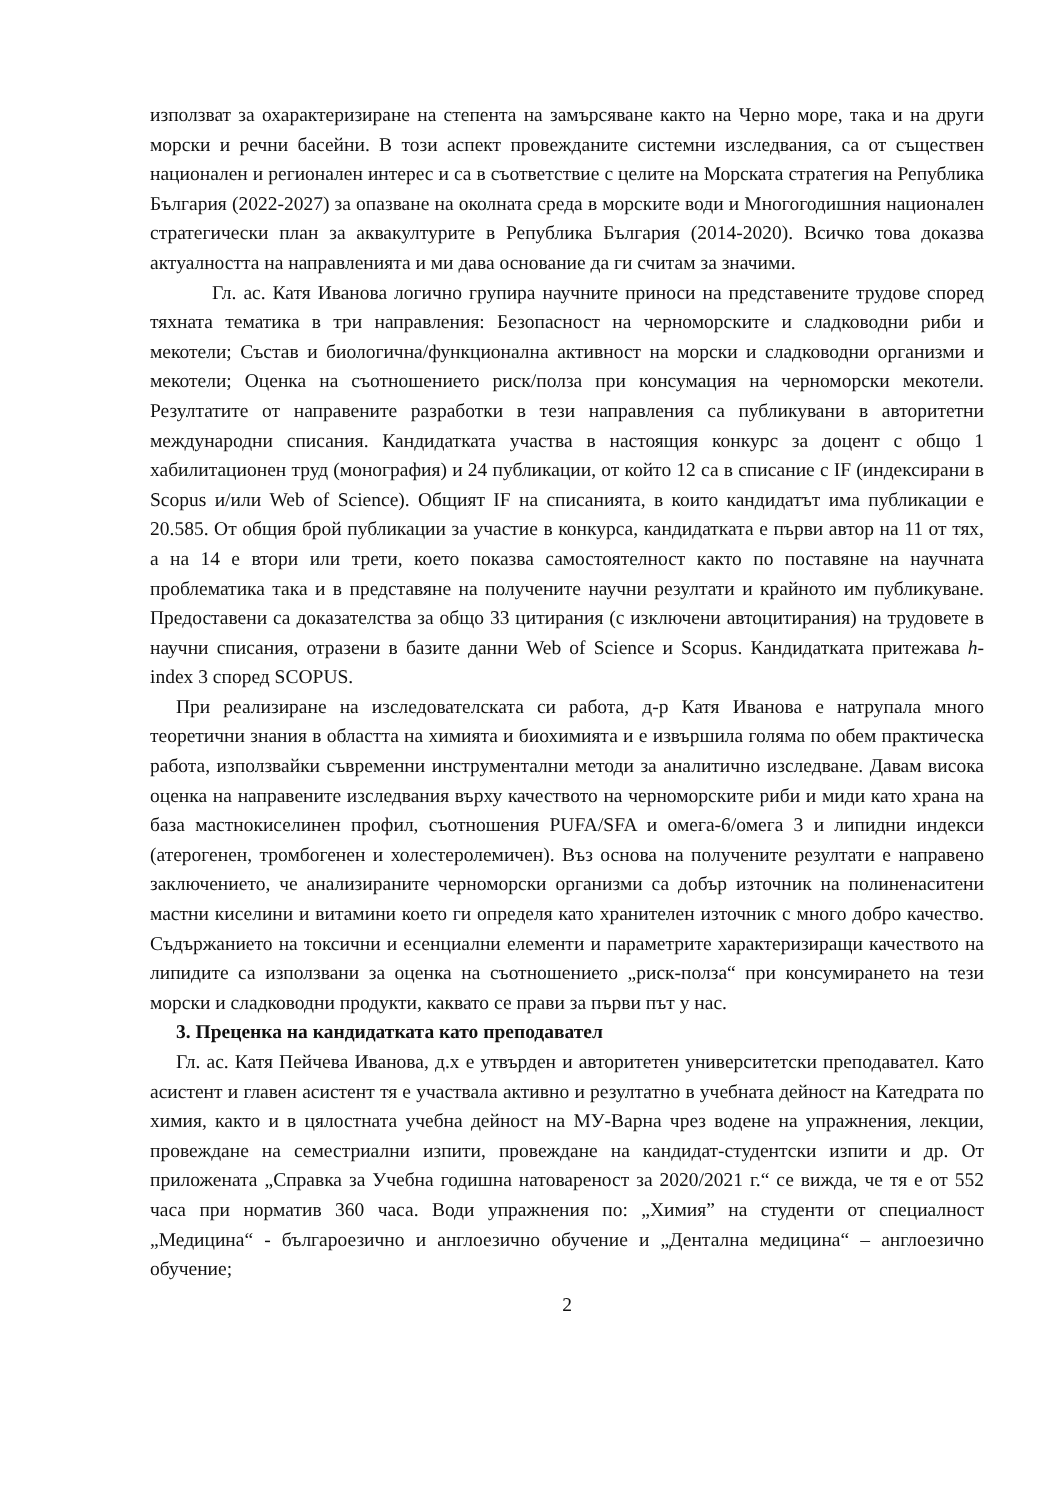използват за охарактеризиране на степента на замърсяване както на Черно море, така и на други морски и речни басейни. В този аспект провежданите системни изследвания, са от съществен национален и регионален интерес и са в съответствие с целите на Морската стратегия на Република България (2022-2027) за опазване на околната среда в морските води и Многогодишния национален стратегически план за аквакултурите в Република България (2014-2020). Всичко това доказва актуалността на направленията и ми дава основание да ги считам за значими.
Гл. ас. Катя Иванова логично групира научните приноси на представените трудове според тяхната тематика в три направления: Безопасност на черноморските и сладководни риби и мекотели; Състав и биологична/функционална активност на морски и сладководни организми и мекотели; Оценка на съотношението риск/полза при консумация на черноморски мекотели. Резултатите от направените разработки в тези направления са публикувани в авторитетни международни списания. Кандидатката участва в настоящия конкурс за доцент с общо 1 хабилитационен труд (монография) и 24 публикации, от който 12 са в списание с IF (индексирани в Scopus и/или Web of Science). Общият IF на списанията, в които кандидатът има публикации е 20.585. От общия брой публикации за участие в конкурса, кандидатката е първи автор на 11 от тях, а на 14 е втори или трети, което показва самостоятелност както по поставяне на научната проблематика така и в представяне на получените научни резултати и крайното им публикуване. Предоставени са доказателства за общо 33 цитирания (с изключени автоцитирания) на трудовете в научни списания, отразени в базите данни Web of Science и Scopus. Кандидатката притежава h-index 3 според SCOPUS.
При реализиране на изследователската си работа, д-р Катя Иванова е натрупала много теоретични знания в областта на химията и биохимията и е извършила голяма по обем практическа работа, използвайки съвременни инструментални методи за аналитично изследване. Давам висока оценка на направените изследвания върху качеството на черноморските риби и миди като храна на база мастнокиселинен профил, съотношения PUFA/SFA и омега-6/омега 3 и липидни индекси (атерогенен, тромбогенен и холестеролемичен). Въз основа на получените резултати е направено заключението, че анализираните черноморски организми са добър източник на полиненаситени мастни киселини и витамини което ги определя като хранителен източник с много добро качество. Съдържанието на токсични и есенциални елементи и параметрите характеризиращи качеството на липидите са използвани за оценка на съотношението „риск-полза“ при консумирането на тези морски и сладководни продукти, каквато се прави за първи път у нас.
3. Преценка на кандидатката като преподавател
Гл. ас. Катя Пейчева Иванова, д.х е утвърден и авторитетен университетски преподавател. Като асистент и главен асистент тя е участвала активно и резултатно в учебната дейност на Катедрата по химия, както и в цялостната учебна дейност на МУ-Варна чрез водене на упражнения, лекции, провеждане на семестриални изпити, провеждане на кандидат-студентски изпити и др. От приложената „Справка за Учебна годишна натовареност за 2020/2021 г.“ се вижда, че тя е от 552 часа при норматив 360 часа. Води упражнения по: „Химия” на студенти от специалност „Медицина“ - българоезично и англоезично обучение и „Дентална медицина“ – англоезично обучение;
2